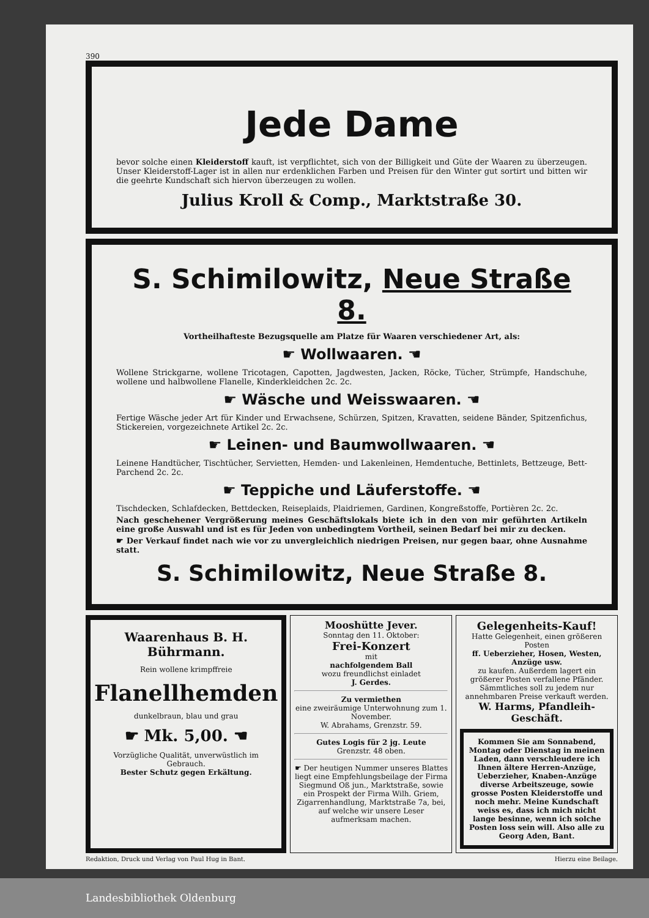390
Jede Dame
bevor solche einen Kleiderstoff kauft, ist verpflichtet, sich von der Billigkeit und Güte der Waaren zu überzeugen. Unser Kleiderstoff-Lager ist in allen nur erdenklichen Farben und Preisen für den Winter gut sortirt und bitten wir die geehrte Kundschaft sich hiervon überzeugen zu wollen.
Julius Kroll & Comp., Marktstraße 30.
S. Schimilowitz, Neue Straße 8.
Vortheilhafteste Bezugsquelle am Platze für Waaren verschiedener Art, als:
☛ Wollwaaren. ☚
Wollene Strickgarne, wollene Tricotagen, Capotten, Jagdwesten, Jacken, Röcke, Tücher, Strümpfe, Handschuhe, wollene und halbwollene Flanelle, Kinderkleidchen 2c. 2c.
☛ Wäsche und Weisswaaren. ☚
Fertige Wäsche jeder Art für Kinder und Erwachsene, Schürzen, Spitzen, Kravatten, seidene Bänder, Spitzenfichus, Stickereien, vorgezeichnete Artikel 2c. 2c.
☛ Leinen- und Baumwollwaaren. ☚
Leinene Handtücher, Tischtücher, Servietten, Hemden- und Lakenleinen, Hemdentuche, Bettinlets, Bettzeuge, Bett-Parchend 2c. 2c.
☛ Teppiche und Läuferstoffe. ☚
Tischdecken, Schlafdecken, Bettdecken, Reiseplaids, Plaidriemen, Gardinen, Kongreßstoffe, Portièren 2c. 2c.
Nach geschehener Vergrößerung meines Geschäftslokals biete ich in den von mir geführten Artikeln eine große Auswahl und ist es für Jeden von unbedingtem Vortheil, seinen Bedarf bei mir zu decken.
☛ Der Verkauf findet nach wie vor zu unvergleichlich niedrigen Preisen, nur gegen baar, ohne Ausnahme statt.
S. Schimilowitz, Neue Straße 8.
Waarenhaus B. H. Bührmann.
Rein wollene krimpffreie
Flanellhemden
dunkelbraun, blau und grau
☛ Mk. 5,00. ☚
Vorzügliche Qualität, unverwüstlich im Gebrauch.
Bester Schutz gegen Erkältung.
Mooshütte Jever.
Sonntag den 11. Oktober:
Frei-Konzert
mit
nachfolgendem Ball
wozu freundlichst einladet
J. Gerdes.
Zu vermiethen
eine zweiräumige Unterwohnung zum 1. November.
W. Abrahams, Grenzstr. 59.
Gutes Logis für 2 jg. Leute
Grenzstr. 48 oben.
☛ Der heutigen Nummer unseres Blattes liegt eine Empfehlungsbeilage der Firma Siegmund Oß jun., Marktstraße, sowie ein Prospekt der Firma Wilh. Griem, Zigarrenhandlung, Marktstraße 7a, bei, auf welche wir unsere Leser aufmerksam machen.
Gelegenheits-Kauf!
Hatte Gelegenheit, einen größeren Posten
ff. Ueberzieher, Hosen, Westen, Anzüge usw.
zu kaufen. Außerdem lagert ein größerer Posten verfallene Pfänder. Sämmtliches soll zu jedem nur annehmbaren Preise verkauft werden.
W. Harms, Pfandleih-Geschäft.
Kommen Sie am Sonnabend, Montag oder Dienstag in meinen Laden, dann verschleudere ich Ihnen ältere Herren-Anzüge, Ueberzieher, Knaben-Anzüge diverse Arbeitszeuge, sowie grosse Posten Kleiderstoffe und noch mehr. Meine Kundschaft weiss es, dass ich mich nicht lange besinne, wenn ich solche Posten loss sein will. Also alle zu
Georg Aden, Bant.
Redaktion, Druck und Verlag von Paul Hug in Bant. Hierzu eine Beilage.
Landesbibliothek Oldenburg